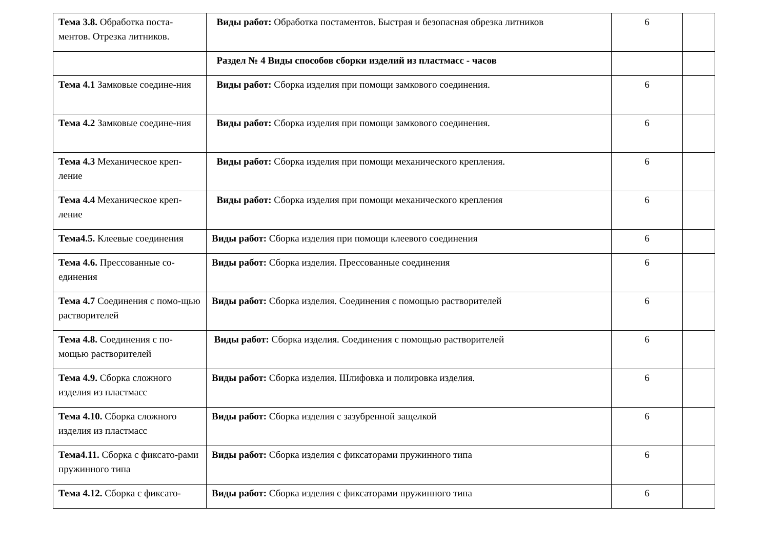| Тема 3.8. Обработка поста-ментов. Отрезка литников. | Виды работ: Обработка постаментов. Быстрая и безопасная обрезка литников | 6 | |
| | Раздел № 4 Виды способов сборки изделий из пластмасс - часов | | |
| Тема 4.1 Замковые соедине-ния | Виды работ: Сборка изделия при помощи замкового соединения. | 6 | |
| Тема 4.2 Замковые соедине-ния | Виды работ: Сборка изделия при помощи замкового соединения. | 6 | |
| Тема 4.3 Механическое креп-ление | Виды работ: Сборка изделия при помощи механического крепления. | 6 | |
| Тема 4.4 Механическое креп-ление | Виды работ: Сборка изделия при помощи механического крепления | 6 | |
| Тема4.5. Клеевые соединения | Виды работ: Сборка изделия при помощи клеевого соединения | 6 | |
| Тема 4.6. Прессованные со-единения | Виды работ: Сборка изделия. Прессованные соединения | 6 | |
| Тема 4.7 Соединения с помо-щью растворителей | Виды работ: Сборка изделия. Соединения с помощью растворителей | 6 | |
| Тема 4.8. Соединения с по-мощью растворителей | Виды работ: Сборка изделия. Соединения с помощью растворителей | 6 | |
| Тема 4.9. Сборка сложного изделия из пластмасс | Виды работ: Сборка изделия. Шлифовка и полировка изделия. | 6 | |
| Тема 4.10. Сборка сложного изделия из пластмасс | Виды работ: Сборка изделия с зазубренной защелкой | 6 | |
| Тема4.11. Сборка с фиксато-рами пружинного типа | Виды работ: Сборка изделия с фиксаторами пружинного типа | 6 | |
| Тема 4.12. Сборка с фиксато- | Виды работ: Сборка изделия с фиксаторами пружинного типа | 6 | |